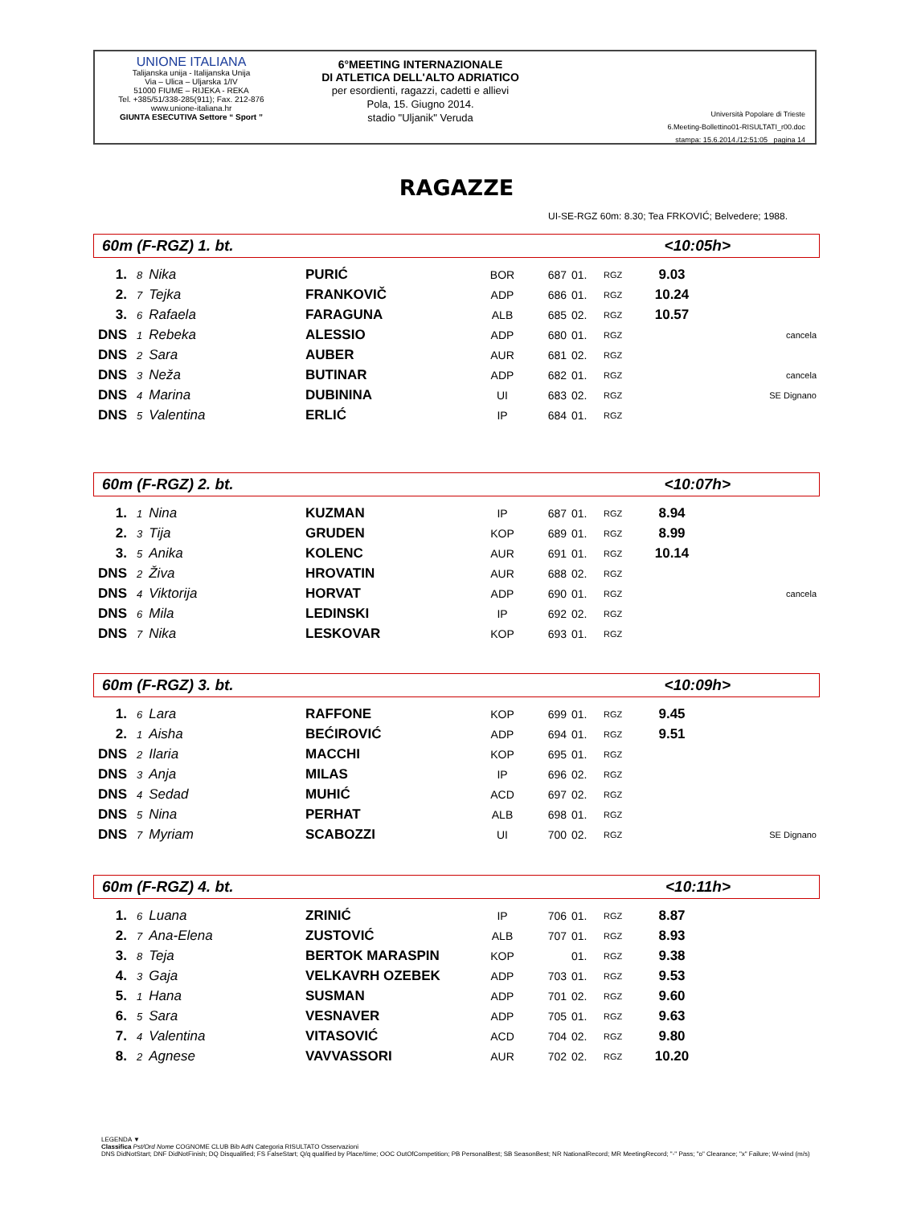UNIONE ITALIANA
Talijanska unija - Italijanska Unija
Via – Ulica – Uljarska 1/IV
51000 FIUME – RIJEKA - REKA
Tel. +385/51/338-285(911); Fax. 212-876
www.unione-italiana.hr
GIUNTA ESECUTIVA Settore “ Sport ”
6°MEETING INTERNAZIONALE
DI ATLETICA DELL'ALTO ADRIATICO
per esordienti, ragazzi, cadetti e allievi
Pola, 15. Giugno 2014.
stadio "Uljanik" Veruda
Università Popolare di Trieste
6.Meeting-Bollettino01-RISULTATI_r00.doc
stampa: 15.6.2014./12:51:05 pagina 14
RAGAZZE
UI-SE-RGZ 60m: 8.30; Tea FRKOVIĆ; Belvedere; 1988.
60m (F-RGZ) 1. bt. <10:05h>
| 1. | 8 Nika | PURIĆ | BOR | 687 | 01. | RGZ | 9.03 | |
| 2. | 7 Tejka | FRANKOVIČ | ADP | 686 | 01. | RGZ | 10.24 | |
| 3. | 6 Rafaela | FARAGUNA | ALB | 685 | 02. | RGZ | 10.57 | |
| DNS | 1 Rebeka | ALESSIO | ADP | 680 | 01. | RGZ | | cancela |
| DNS | 2 Sara | AUBER | AUR | 681 | 02. | RGZ | | |
| DNS | 3 Neža | BUTINAR | ADP | 682 | 01. | RGZ | | cancela |
| DNS | 4 Marina | DUBININA | UI | 683 | 02. | RGZ | | SE Dignano |
| DNS | 5 Valentina | ERLIĆ | IP | 684 | 01. | RGZ | | |
60m (F-RGZ) 2. bt. <10:07h>
| 1. | 1 Nina | KUZMAN | IP | 687 | 01. | RGZ | 8.94 | |
| 2. | 3 Tija | GRUDEN | KOP | 689 | 01. | RGZ | 8.99 | |
| 3. | 5 Anika | KOLENC | AUR | 691 | 01. | RGZ | 10.14 | |
| DNS | 2 Živa | HROVATIN | AUR | 688 | 02. | RGZ | | |
| DNS | 4 Viktorija | HORVAT | ADP | 690 | 01. | RGZ | | cancela |
| DNS | 6 Mila | LEDINSKI | IP | 692 | 02. | RGZ | | |
| DNS | 7 Nika | LESKOVAR | KOP | 693 | 01. | RGZ | | |
60m (F-RGZ) 3. bt. <10:09h>
| 1. | 6 Lara | RAFFONE | KOP | 699 | 01. | RGZ | 9.45 | |
| 2. | 1 Aisha | BEĆIROVIĆ | ADP | 694 | 01. | RGZ | 9.51 | |
| DNS | 2 Ilaria | MACCHI | KOP | 695 | 01. | RGZ | | |
| DNS | 3 Anja | MILAS | IP | 696 | 02. | RGZ | | |
| DNS | 4 Sedad | MUHIĆ | ACD | 697 | 02. | RGZ | | |
| DNS | 5 Nina | PERHAT | ALB | 698 | 01. | RGZ | | |
| DNS | 7 Myriam | SCABOZZI | UI | 700 | 02. | RGZ | | SE Dignano |
60m (F-RGZ) 4. bt. <10:11h>
| 1. | 6 Luana | ZRINIĆ | IP | 706 | 01. | RGZ | 8.87 | |
| 2. | 7 Ana-Elena | ZUSTOVIĆ | ALB | 707 | 01. | RGZ | 8.93 | |
| 3. | 8 Teja | BERTOK MARASPIN | KOP | | 01. | RGZ | 9.38 | |
| 4. | 3 Gaja | VELKAVRH OZEBEK | ADP | 703 | 01. | RGZ | 9.53 | |
| 5. | 1 Hana | SUSMAN | ADP | 701 | 02. | RGZ | 9.60 | |
| 6. | 5 Sara | VESNAVER | ADP | 705 | 01. | RGZ | 9.63 | |
| 7. | 4 Valentina | VITASOVIĆ | ACD | 704 | 02. | RGZ | 9.80 | |
| 8. | 2 Agnese | VAVVASSORI | AUR | 702 | 02. | RGZ | 10.20 | |
LEGENDA ▼
Classifica Pst/Ord Nome COGNOME CLUB Bib AdN Categoria RISULTATO Osservazioni
DNS DidNotStart; DNF DidNotFinish; DQ Disqualified; FS FalseStart; Q/q qualified by Place/time; OOC OutOfCompetition; PB PersonalBest; SB SeasonBest; NR NationalRecord; MR MeetingRecord; "-" Pass; "o" Clearance; "x" Failure; W-wind (m/s)